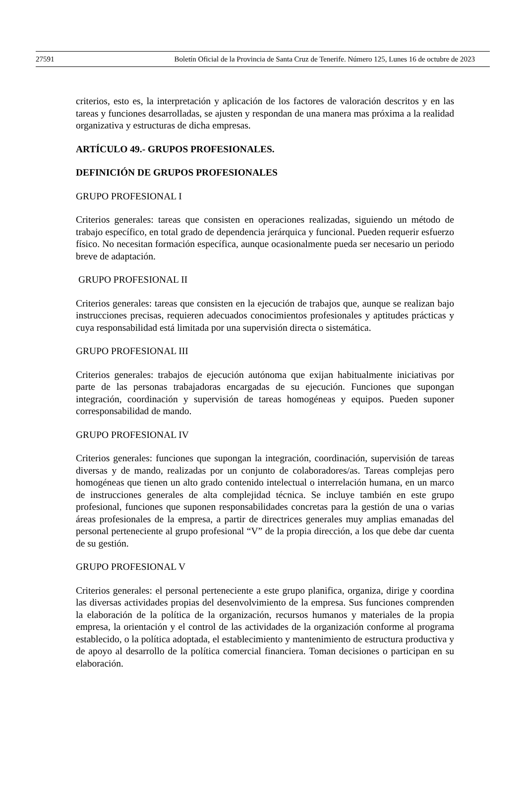27591 Boletín Oficial de la Provincia de Santa Cruz de Tenerife. Número 125, Lunes 16 de octubre de 2023
criterios, esto es, la interpretación y aplicación de los factores de valoración descritos y en las tareas y funciones desarrolladas, se ajusten y respondan de una manera mas próxima a la realidad organizativa y estructuras de dicha empresas.
ARTÍCULO 49.- GRUPOS PROFESIONALES.
DEFINICIÓN DE GRUPOS PROFESIONALES
GRUPO PROFESIONAL I
Criterios generales: tareas que consisten en operaciones realizadas, siguiendo un método de trabajo específico, en total grado de dependencia jerárquica y funcional. Pueden requerir esfuerzo físico. No necesitan formación específica, aunque ocasionalmente pueda ser necesario un periodo breve de adaptación.
GRUPO PROFESIONAL II
Criterios generales: tareas que consisten en la ejecución de trabajos que, aunque se realizan bajo instrucciones precisas, requieren adecuados conocimientos profesionales y aptitudes prácticas y cuya responsabilidad está limitada por una supervisión directa o sistemática.
GRUPO PROFESIONAL III
Criterios generales: trabajos de ejecución autónoma que exijan habitualmente iniciativas por parte de las personas trabajadoras encargadas de su ejecución. Funciones que supongan integración, coordinación y supervisión de tareas homogéneas y equipos. Pueden suponer corresponsabilidad de mando.
GRUPO PROFESIONAL IV
Criterios generales: funciones que supongan la integración, coordinación, supervisión de tareas diversas y de mando, realizadas por un conjunto de colaboradores/as. Tareas complejas pero homogéneas que tienen un alto grado contenido intelectual o interrelación humana, en un marco de instrucciones generales de alta complejidad técnica. Se incluye también en este grupo profesional, funciones que suponen responsabilidades concretas para la gestión de una o varias áreas profesionales de la empresa, a partir de directrices generales muy amplias emanadas del personal perteneciente al grupo profesional “V” de la propia dirección, a los que debe dar cuenta de su gestión.
GRUPO PROFESIONAL V
Criterios generales: el personal perteneciente a este grupo planifica, organiza, dirige y coordina las diversas actividades propias del desenvolvimiento de la empresa. Sus funciones comprenden la elaboración de la política de la organización, recursos humanos y materiales de la propia empresa, la orientación y el control de las actividades de la organización conforme al programa establecido, o la política adoptada, el establecimiento y mantenimiento de estructura productiva y de apoyo al desarrollo de la política comercial financiera. Toman decisiones o participan en su elaboración.